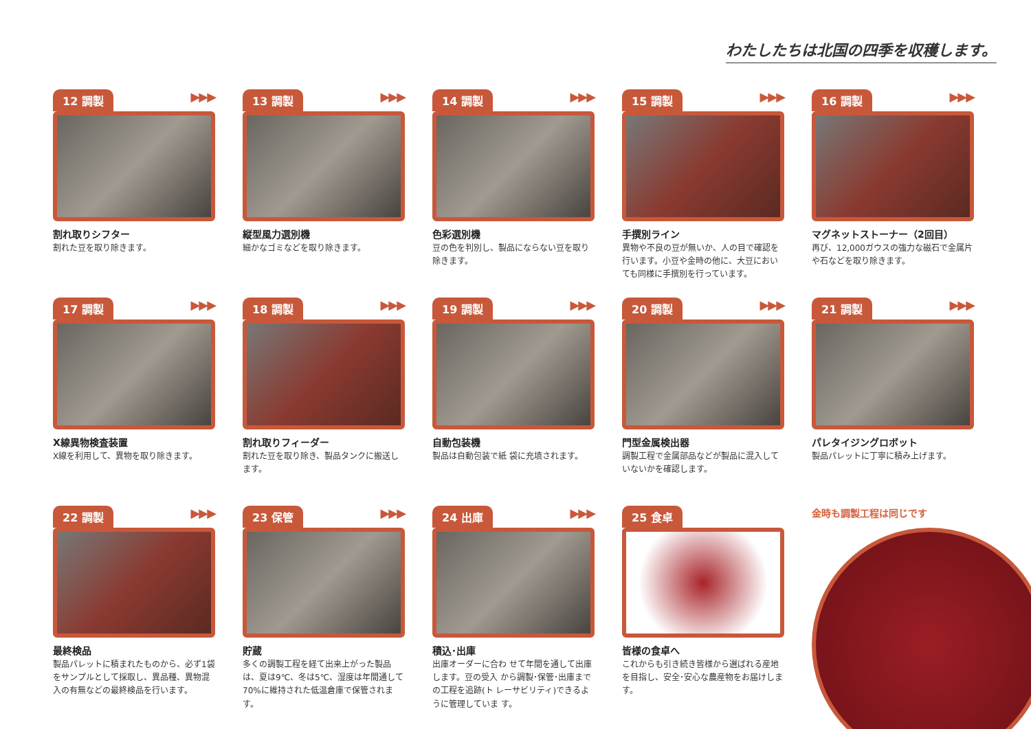わたしたちは北国の四季を収穫します。
12 調製 ▶▶▶
割れ取りシフター
割れた豆を取り除きます。
13 調製 ▶▶▶
縦型風力選別機
細かなゴミなどを取り除きます。
14 調製 ▶▶▶
色彩選別機
豆の色を判別し、製品にならない豆を取り除きます。
15 調製 ▶▶▶
手撰別ライン
異物や不良の豆が無いか、人の目で確認を行います。小豆や金時の他に、大豆においても同様に手撰別を行っています。
16 調製 ▶▶▶
マグネットストーナー（2回目）
再び、12,000ガウスの強力な磁石で金属片や石などを取り除きます。
17 調製 ▶▶▶
X線異物検査装置
X線を利用して、異物を取り除きます。
18 調製 ▶▶▶
割れ取りフィーダー
割れた豆を取り除き、製品タンクに搬送します。
19 調製 ▶▶▶
自動包装機
製品は自動包装で紙 袋に充填されます。
20 調製 ▶▶▶
門型金属検出器
調製工程で金属部品などが製品に混入していないかを確認します。
21 調製 ▶▶▶
パレタイジングロボット
製品パレットに丁寧に積み上げます。
22 調製 ▶▶▶
最終検品
製品パレットに積まれたものから、必ず1袋をサンプルとして採取し、異品種、異物混入の有無などの最終検品を行います。
23 保管 ▶▶▶
貯蔵
多くの調製工程を経て出来上がった製品は、夏は9℃、冬は5℃、湿度は年間通して70%に維持された低温倉庫で保管されます。
24 出庫 ▶▶▶
積込･出庫
出庫オーダーに合わ せて年間を通して出庫します。豆の受入 から調製･保管･出庫までの工程を追跡(ト レーサビリティ)できるように管理していま す。
25 食卓
皆様の食卓へ
これからも引き続き皆様から選ばれる産地を目指し、安全･安心な農産物をお届けします。
金時も調製工程は同じです